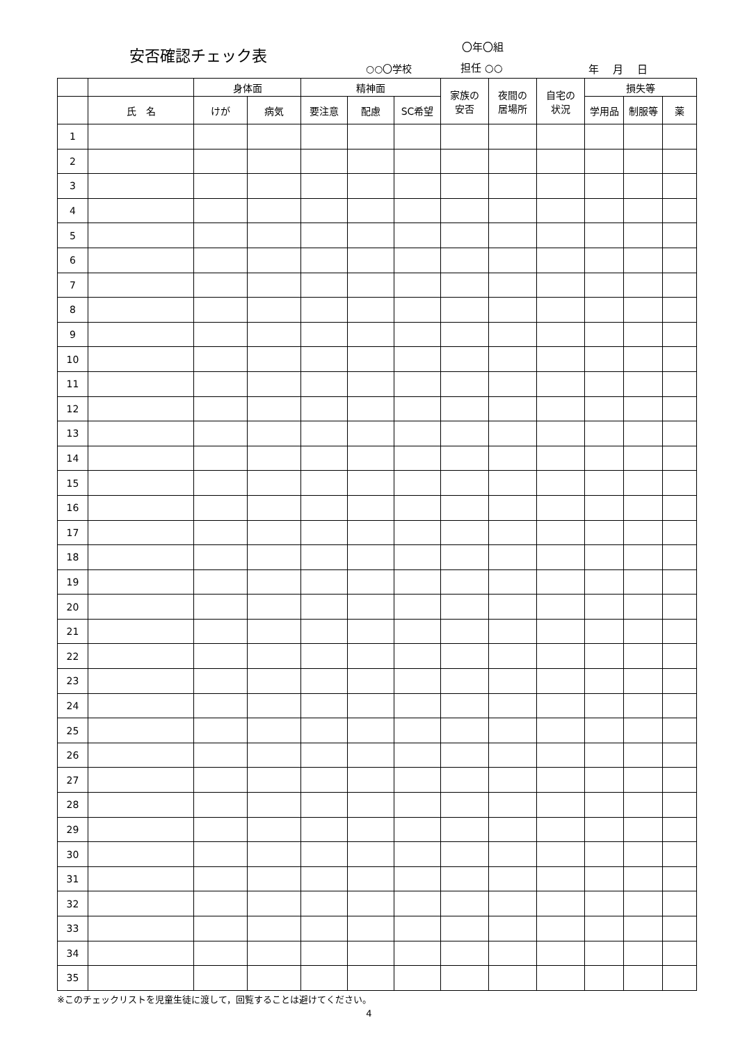安否確認チェック表 〇年〇組
○○〇学校 担任 ○○ 年　 月　 日
| | | 身体面 | | 精神面 | | | 家族の 安否 | 夜間の 居場所 | 自宅の 状況 | 損失等 | | |
| --- | --- | --- | --- | --- | --- | --- | --- | --- | --- | --- | --- | --- |
| | 氏 名 | けが | 病気 | 要注意 | 配慮 | SC希望 | | | | 学用品 | 制服等 | 薬 |
| 1 | | | | | | | | | | | | |
| 2 | | | | | | | | | | | | |
| 3 | | | | | | | | | | | | |
| 4 | | | | | | | | | | | | |
| 5 | | | | | | | | | | | | |
| 6 | | | | | | | | | | | | |
| 7 | | | | | | | | | | | | |
| 8 | | | | | | | | | | | | |
| 9 | | | | | | | | | | | | |
| 10 | | | | | | | | | | | | |
| 11 | | | | | | | | | | | | |
| 12 | | | | | | | | | | | | |
| 13 | | | | | | | | | | | | |
| 14 | | | | | | | | | | | | |
| 15 | | | | | | | | | | | | |
| 16 | | | | | | | | | | | | |
| 17 | | | | | | | | | | | | |
| 18 | | | | | | | | | | | | |
| 19 | | | | | | | | | | | | |
| 20 | | | | | | | | | | | | |
| 21 | | | | | | | | | | | | |
| 22 | | | | | | | | | | | | |
| 23 | | | | | | | | | | | | |
| 24 | | | | | | | | | | | | |
| 25 | | | | | | | | | | | | |
| 26 | | | | | | | | | | | | |
| 27 | | | | | | | | | | | | |
| 28 | | | | | | | | | | | | |
| 29 | | | | | | | | | | | | |
| 30 | | | | | | | | | | | | |
| 31 | | | | | | | | | | | | |
| 32 | | | | | | | | | | | | |
| 33 | | | | | | | | | | | | |
| 34 | | | | | | | | | | | | |
| 35 | | | | | | | | | | | | |
※このチェックリストを児童生徒に渡して，回覧することは避けてください。
4